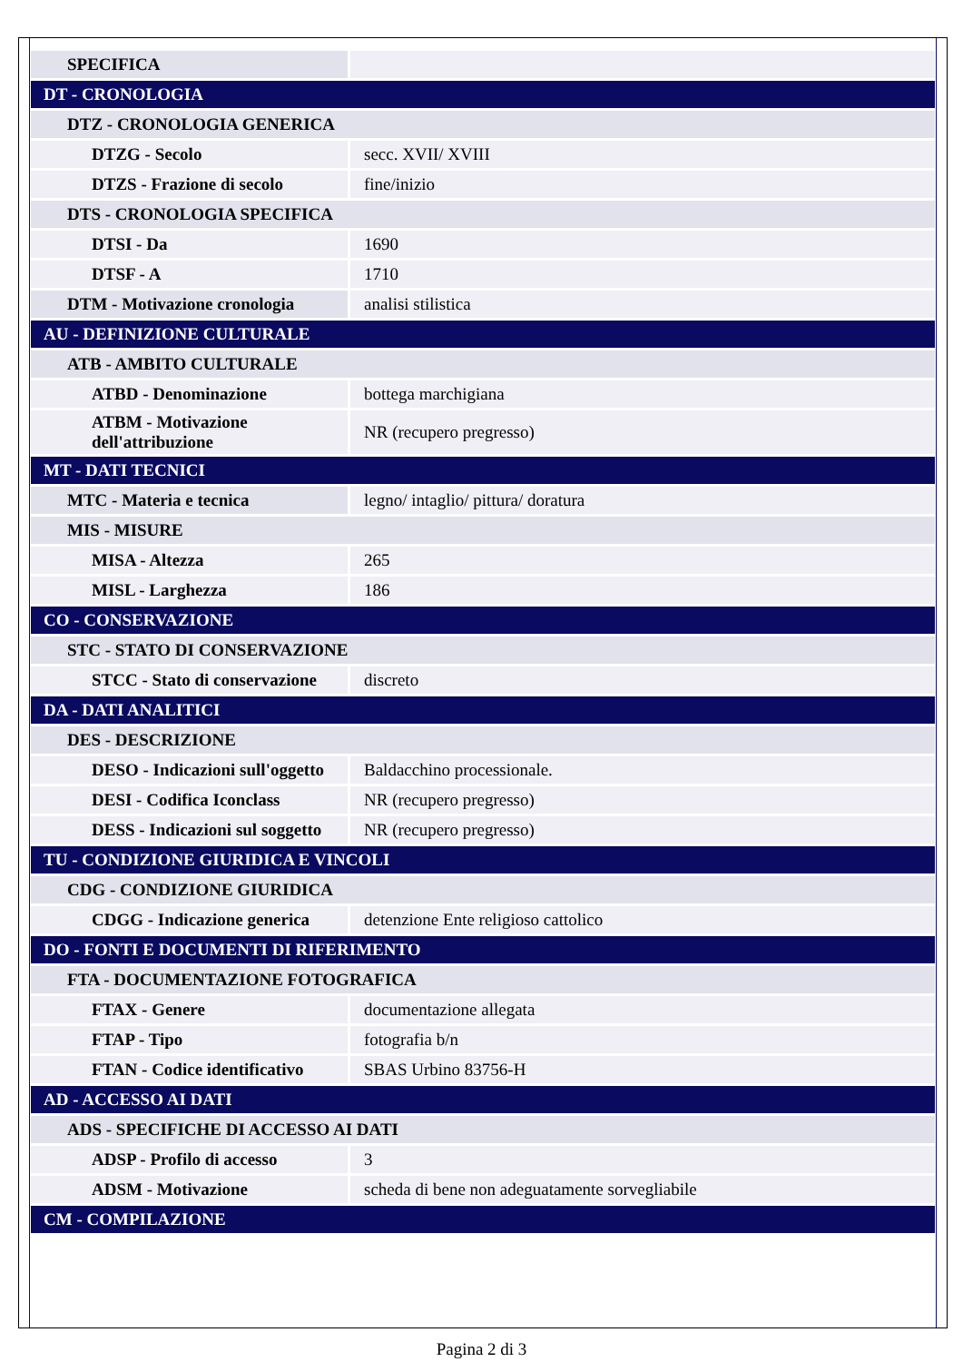| SPECIFICA | |
| DT - CRONOLOGIA | |
| DTZ - CRONOLOGIA GENERICA | |
| DTZG - Secolo | secc. XVII/ XVIII |
| DTZS - Frazione di secolo | fine/inizio |
| DTS - CRONOLOGIA SPECIFICA | |
| DTSI - Da | 1690 |
| DTSF - A | 1710 |
| DTM - Motivazione cronologia | analisi stilistica |
| AU - DEFINIZIONE CULTURALE | |
| ATB - AMBITO CULTURALE | |
| ATBD - Denominazione | bottega marchigiana |
| ATBM - Motivazione dell'attribuzione | NR (recupero pregresso) |
| MT - DATI TECNICI | |
| MTC - Materia e tecnica | legno/ intaglio/ pittura/ doratura |
| MIS - MISURE | |
| MISA - Altezza | 265 |
| MISL - Larghezza | 186 |
| CO - CONSERVAZIONE | |
| STC - STATO DI CONSERVAZIONE | |
| STCC - Stato di conservazione | discreto |
| DA - DATI ANALITICI | |
| DES - DESCRIZIONE | |
| DESO - Indicazioni sull'oggetto | Baldacchino processionale. |
| DESI - Codifica Iconclass | NR (recupero pregresso) |
| DESS - Indicazioni sul soggetto | NR (recupero pregresso) |
| TU - CONDIZIONE GIURIDICA E VINCOLI | |
| CDG - CONDIZIONE GIURIDICA | |
| CDGG - Indicazione generica | detenzione Ente religioso cattolico |
| DO - FONTI E DOCUMENTI DI RIFERIMENTO | |
| FTA - DOCUMENTAZIONE FOTOGRAFICA | |
| FTAX - Genere | documentazione allegata |
| FTAP - Tipo | fotografia b/n |
| FTAN - Codice identificativo | SBAS Urbino 83756-H |
| AD - ACCESSO AI DATI | |
| ADS - SPECIFICHE DI ACCESSO AI DATI | |
| ADSP - Profilo di accesso | 3 |
| ADSM - Motivazione | scheda di bene non adeguatamente sorvegliabile |
| CM - COMPILAZIONE | |
Pagina 2 di 3